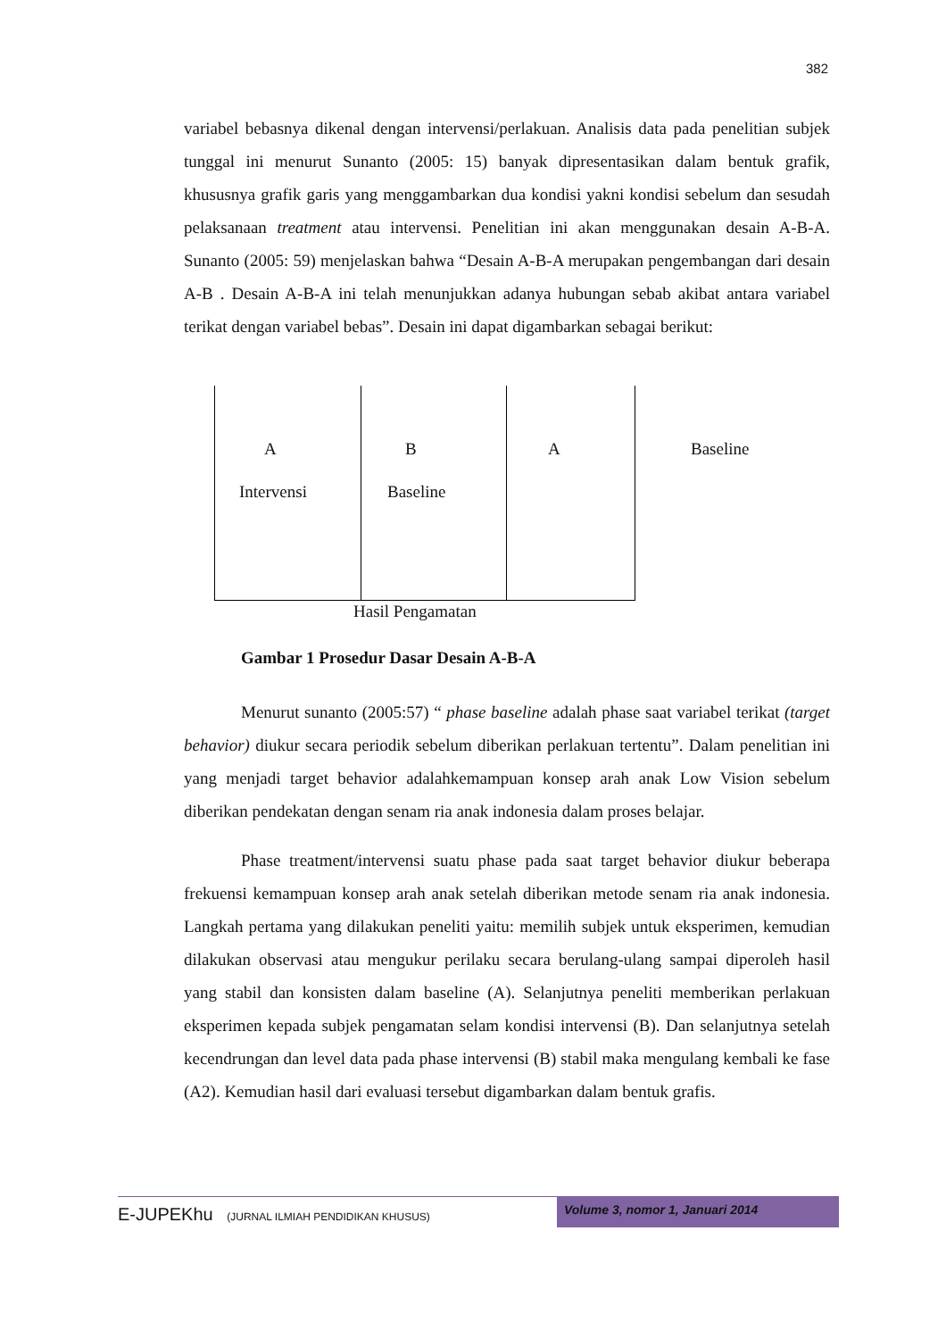382
variabel bebasnya dikenal dengan intervensi/perlakuan. Analisis data pada penelitian subjek tunggal ini menurut Sunanto (2005: 15) banyak dipresentasikan dalam bentuk grafik, khususnya grafik garis yang menggambarkan dua kondisi yakni kondisi sebelum dan sesudah pelaksanaan treatment atau intervensi. Penelitian ini akan menggunakan desain A-B-A. Sunanto (2005: 59) menjelaskan bahwa “Desain A-B-A merupakan pengembangan dari desain A-B . Desain A-B-A ini telah menunjukkan adanya hubungan sebab akibat antara variabel terikat dengan variabel bebas”. Desain ini dapat digambarkan sebagai berikut:
A B A Baseline
Intervensi Baseline
Hasil Pengamatan
Gambar 1 Prosedur Dasar Desain A-B-A
Menurut sunanto (2005:57) “ phase baseline adalah phase saat variabel terikat (target behavior) diukur secara periodik sebelum diberikan perlakuan tertentu”. Dalam penelitian ini yang menjadi target behavior adalahkemampuan konsep arah anak Low Vision sebelum diberikan pendekatan dengan senam ria anak indonesia dalam proses belajar.
Phase treatment/intervensi suatu phase pada saat target behavior diukur beberapa frekuensi kemampuan konsep arah anak setelah diberikan metode senam ria anak indonesia. Langkah pertama yang dilakukan peneliti yaitu: memilih subjek untuk eksperimen, kemudian dilakukan observasi atau mengukur perilaku secara berulang-ulang sampai diperoleh hasil yang stabil dan konsisten dalam baseline (A). Selanjutnya peneliti memberikan perlakuan eksperimen kepada subjek pengamatan selam kondisi intervensi (B). Dan selanjutnya setelah kecendrungan dan level data pada phase intervensi (B) stabil maka mengulang kembali ke fase (A2). Kemudian hasil dari evaluasi tersebut digambarkan dalam bentuk grafis.
E-JUPEKhu (JURNAL ILMIAH PENDIDIKAN KHUSUS)
Volume 3, nomor 1, Januari 2014